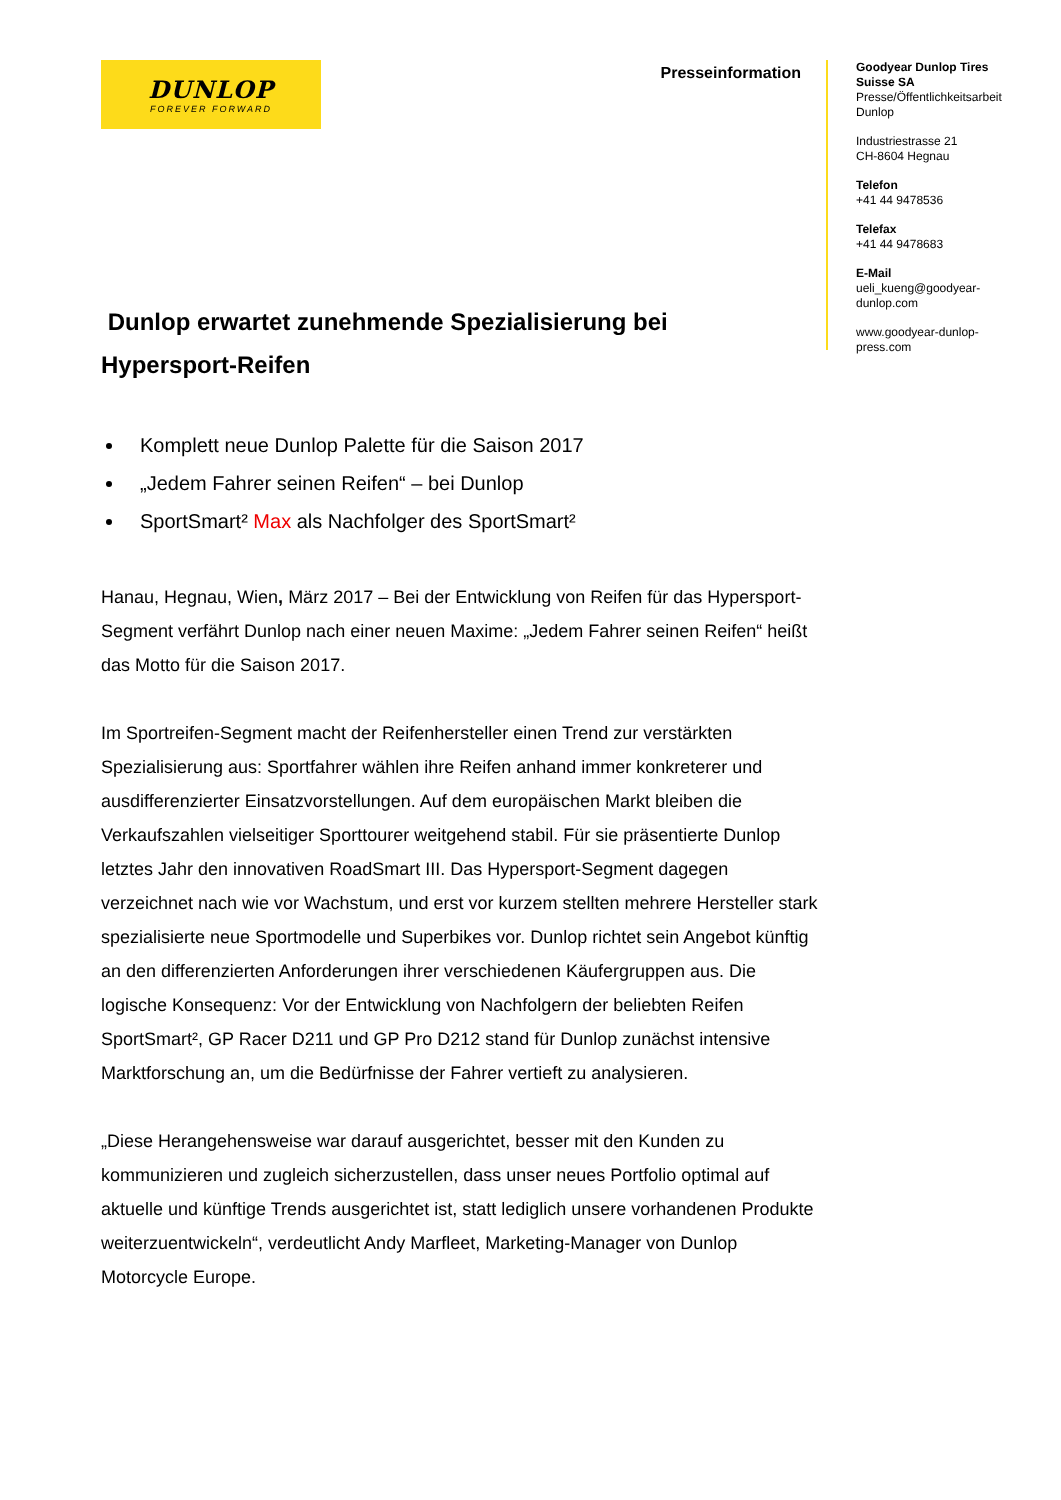DUNLOP
FOREVER FORWARD
Presseinformation
Goodyear Dunlop Tires Suisse SA
Presse/Öffentlichkeitsarbeit Dunlop
Industriestrasse 21
CH-8604 Hegnau
Telefon
+41 44 9478536
Telefax
+41 44 9478683
E-Mail
ueli_kueng@goodyear-dunlop.com
www.goodyear-dunlop-press.com
Dunlop erwartet zunehmende Spezialisierung bei Hypersport-Reifen
Komplett neue Dunlop Palette für die Saison 2017
„Jedem Fahrer seinen Reifen“ – bei Dunlop
SportSmart² Max als Nachfolger des SportSmart²
Hanau, Hegnau, Wien, März 2017 – Bei der Entwicklung von Reifen für das Hypersport-Segment verfährt Dunlop nach einer neuen Maxime: „Jedem Fahrer seinen Reifen“ heißt das Motto für die Saison 2017.
Im Sportreifen-Segment macht der Reifenhersteller einen Trend zur verstärkten Spezialisierung aus: Sportfahrer wählen ihre Reifen anhand immer konkreterer und ausdifferenzierter Einsatzvorstellungen. Auf dem europäischen Markt bleiben die Verkaufszahlen vielseitiger Sporttourer weitgehend stabil. Für sie präsentierte Dunlop letztes Jahr den innovativen RoadSmart III. Das Hypersport-Segment dagegen verzeichnet nach wie vor Wachstum, und erst vor kurzem stellten mehrere Hersteller stark spezialisierte neue Sportmodelle und Superbikes vor. Dunlop richtet sein Angebot künftig an den differenzierten Anforderungen ihrer verschiedenen Käufergruppen aus. Die logische Konsequenz: Vor der Entwicklung von Nachfolgern der beliebten Reifen SportSmart², GP Racer D211 und GP Pro D212 stand für Dunlop zunächst intensive Marktforschung an, um die Bedürfnisse der Fahrer vertieft zu analysieren.
„Diese Herangehensweise war darauf ausgerichtet, besser mit den Kunden zu kommunizieren und zugleich sicherzustellen, dass unser neues Portfolio optimal auf aktuelle und künftige Trends ausgerichtet ist, statt lediglich unsere vorhandenen Produkte weiterzuentwickeln“, verdeutlicht Andy Marfleet, Marketing-Manager von Dunlop Motorcycle Europe.